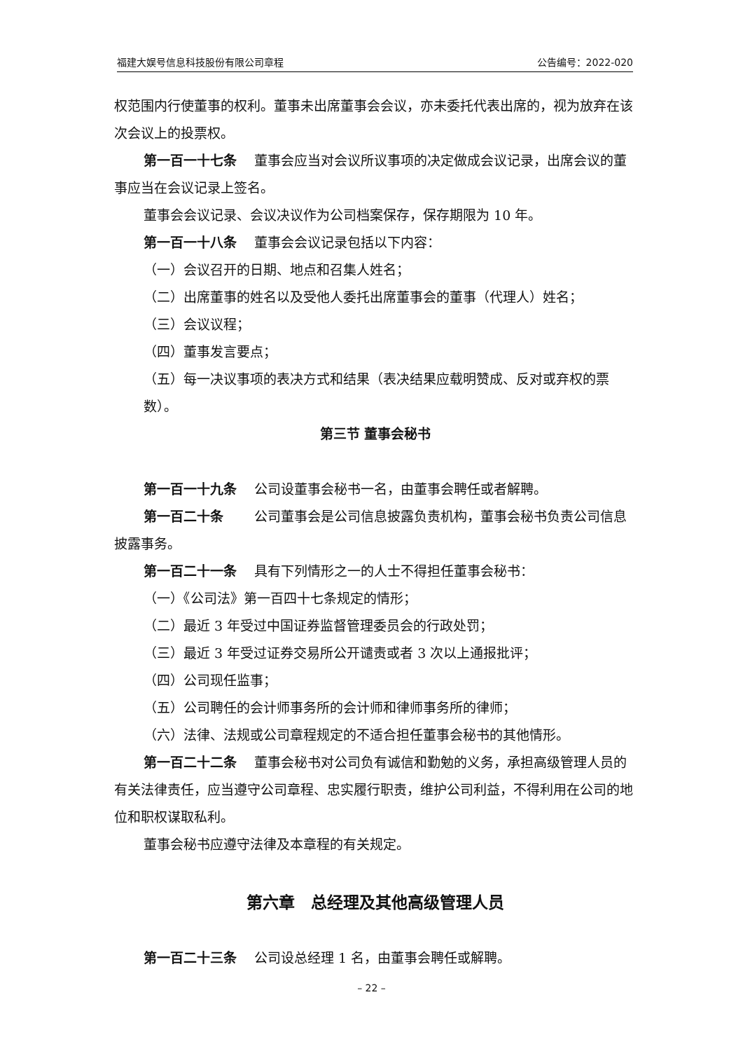福建大娱号信息科技股份有限公司章程 公告编号：2022-020
权范围内行使董事的权利。董事未出席董事会会议，亦未委托代表出席的，视为放弃在该次会议上的投票权。
第一百一十七条　 董事会应当对会议所议事项的决定做成会议记录，出席会议的董事应当在会议记录上签名。
董事会会议记录、会议决议作为公司档案保存，保存期限为 10 年。
第一百一十八条　 董事会会议记录包括以下内容：
（一）会议召开的日期、地点和召集人姓名；
（二）出席董事的姓名以及受他人委托出席董事会的董事（代理人）姓名；
（三）会议议程；
（四）董事发言要点；
（五）每一决议事项的表决方式和结果（表决结果应载明赞成、反对或弃权的票数）。
第三节 董事会秘书
第一百一十九条　 公司设董事会秘书一名，由董事会聘任或者解聘。
第一百二十条　　 公司董事会是公司信息披露负责机构，董事会秘书负责公司信息披露事务。
第一百二十一条　 具有下列情形之一的人士不得担任董事会秘书：
（一）《公司法》第一百四十七条规定的情形；
（二）最近 3 年受过中国证券监督管理委员会的行政处罚；
（三）最近 3 年受过证券交易所公开谴责或者 3 次以上通报批评；
（四）公司现任监事；
（五）公司聘任的会计师事务所的会计师和律师事务所的律师；
（六）法律、法规或公司章程规定的不适合担任董事会秘书的其他情形。
第一百二十二条　 董事会秘书对公司负有诚信和勤勉的义务，承担高级管理人员的有关法律责任，应当遵守公司章程、忠实履行职责，维护公司利益，不得利用在公司的地位和职权谋取私利。
董事会秘书应遵守法律及本章程的有关规定。
第六章　总经理及其他高级管理人员
第一百二十三条　 公司设总经理 1 名，由董事会聘任或解聘。
– 22 –